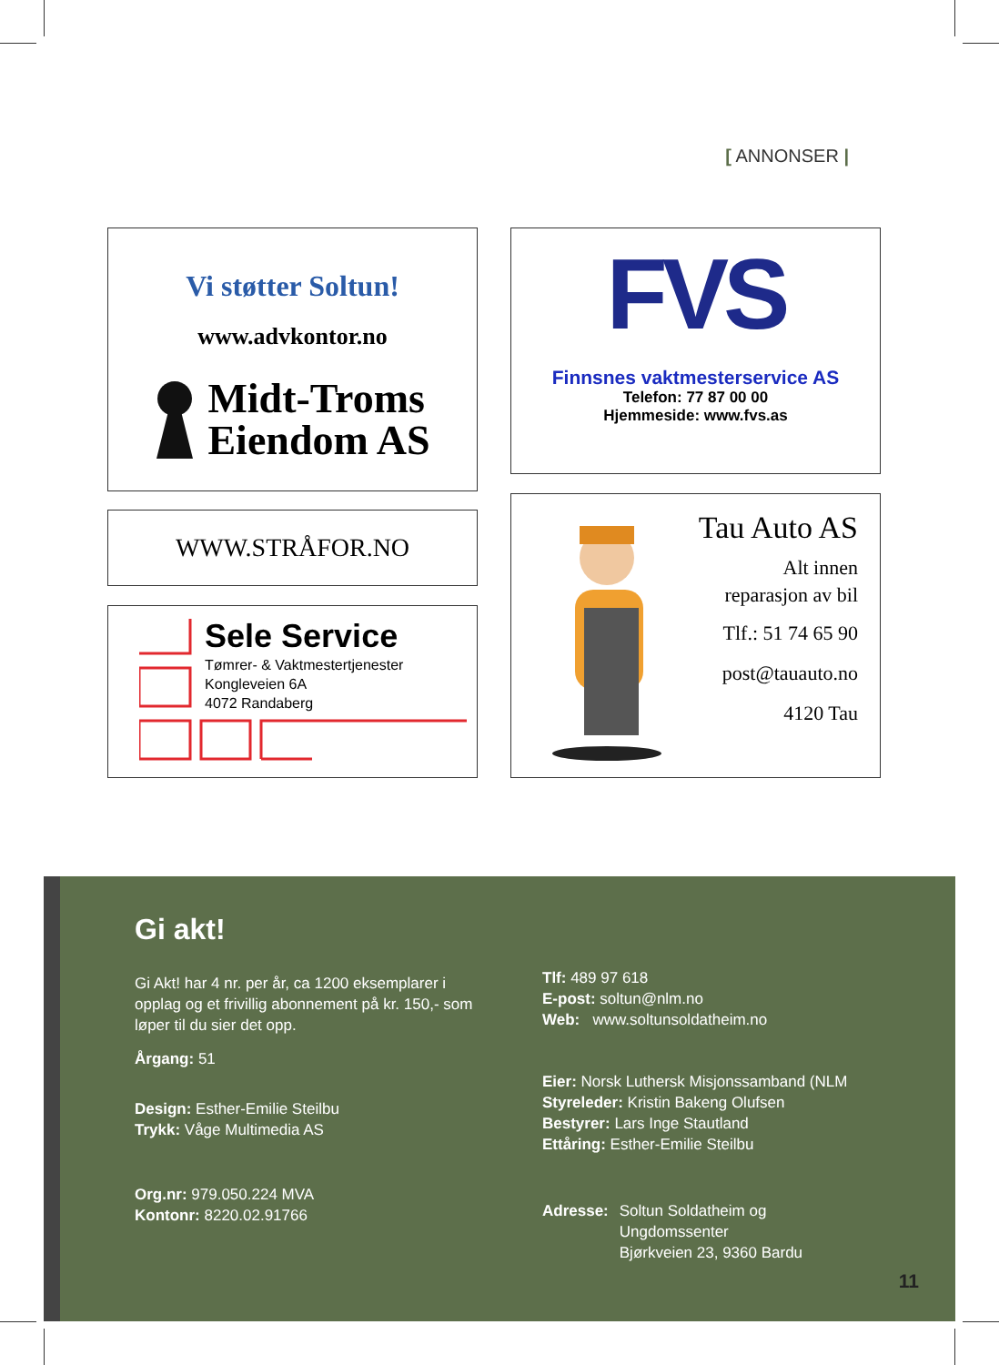[ ANNONSER |
Vi støtter Soltun!
www.advkontor.no
Midt-Troms
Eiendom AS
FVS
Finnsnes vaktmesterservice AS
Telefon: 77 87 00 00
Hjemmeside: www.fvs.as
WWW.STRÅFOR.NO
Tau Auto AS
Alt innen
reparasjon av bil
Tlf.: 51 74 65 90
post@tauauto.no
4120 Tau
Sele Service
Tømrer- & Vaktmestertjenester
Kongleveien 6A
4072 Randaberg
Gi akt!
Gi Akt! har 4 nr. per år, ca 1200 eksemplarer i opplag og et frivillig abonnement på kr. 150,- som løper til du sier det opp.
Årgang: 51
Design: Esther-Emilie Steilbu
Trykk: Våge Multimedia AS
Org.nr: 979.050.224 MVA
Kontonr: 8220.02.91766
Tlf: 489 97 618
E-post: soltun@nlm.no
Web: www.soltunsoldatheim.no
Eier: Norsk Luthersk Misjonssamband (NLM
Styreleder: Kristin Bakeng Olufsen
Bestyrer: Lars Inge Stautland
Ettåring: Esther-Emilie Steilbu
Adresse: Soltun Soldatheim og
Ungdomssenter
Bjørkveien 23, 9360 Bardu
11